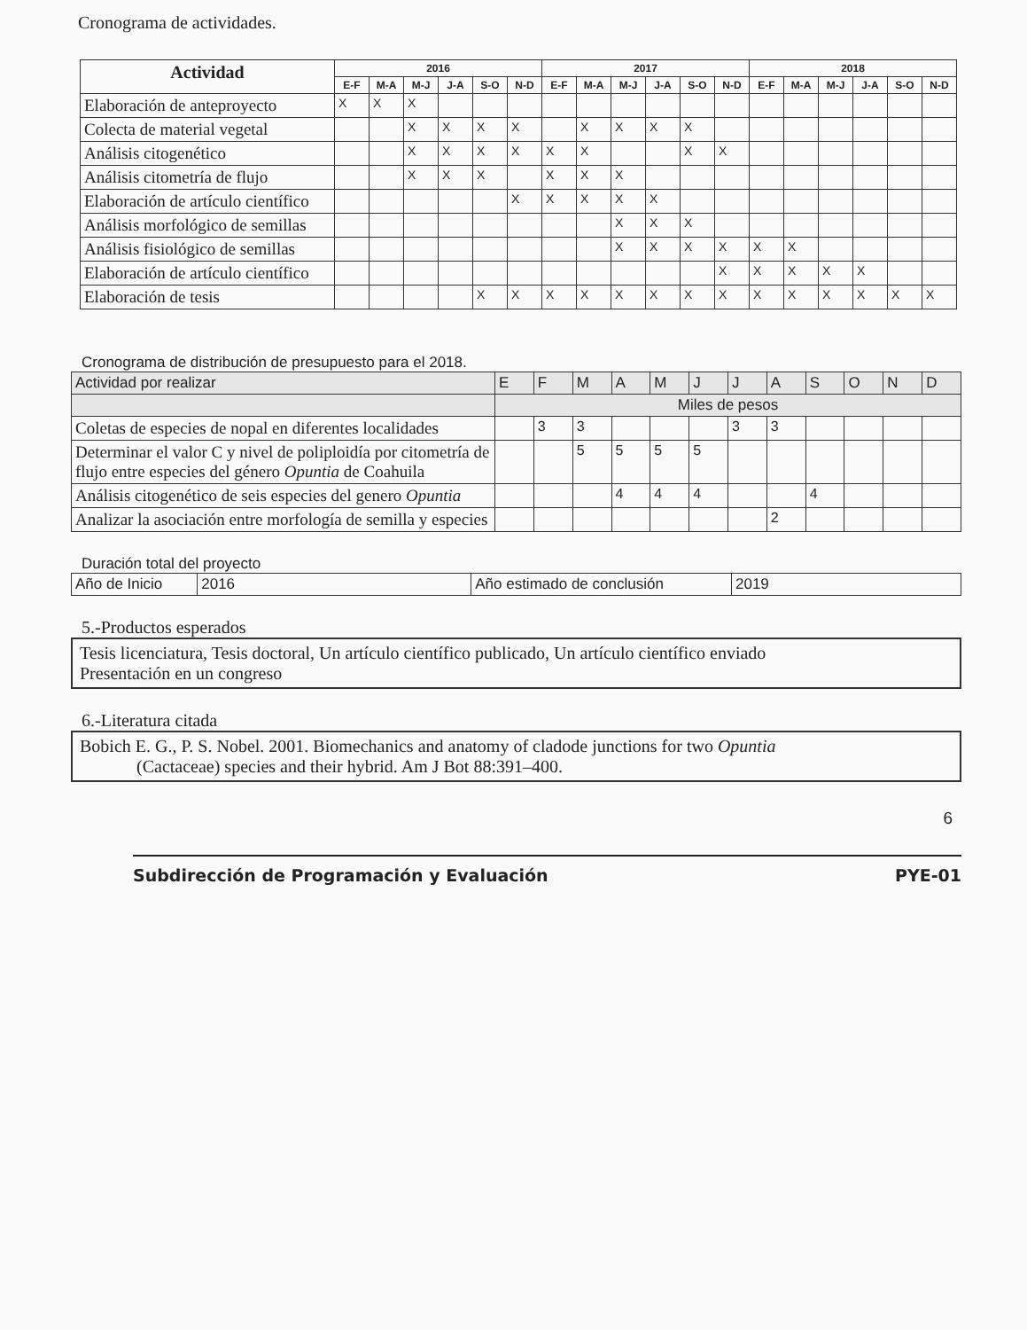Cronograma de actividades.
| Actividad | 2016 | | | | | | 2017 | | | | | | 2018 | | | | | |
| --- | --- | --- | --- | --- | --- | --- | --- | --- | --- | --- | --- | --- | --- | --- | --- | --- | --- | --- |
| | E-F | M-A | M-J | J-A | S-O | N-D | E-F | M-A | M-J | J-A | S-O | N-D | E-F | M-A | M-J | J-A | S-O | N-D |
| Elaboración de anteproyecto | X | X | X | | | | | | | | | | | | | | | |
| Colecta de material vegetal | | | X | X | X | X | | X | X | X | X | | | | | | | |
| Análisis citogenético | | | X | X | X | X | X | X | | | X | X | | | | | | |
| Análisis citometría de flujo | | | X | X | X | | X | X | X | | | | | | | | | |
| Elaboración de artículo científico | | | | | | X | X | X | X | X | | | | | | | | |
| Análisis morfológico de semillas | | | | | | | | | X | X | X | | | | | | | |
| Análisis fisiológico de semillas | | | | | | | | | X | X | X | X | X | X | | | | |
| Elaboración de artículo científico | | | | | | | | | | | | X | X | X | X | X | | |
| Elaboración de tesis | | | | | X | X | X | X | X | X | X | X | X | X | X | X | X | X |
Cronograma de distribución de presupuesto para el 2018.
| Actividad por realizar | E | F | M | A | M | J | J | A | S | O | N | D |
| | Miles de pesos | | | | | | | | | | | |
| Coletas de especies de nopal en diferentes localidades | | 3 | 3 | | | | 3 | 3 | | | | |
| Determinar el valor C y nivel de poliploidía por citometría de flujo entre especies del género Opuntia de Coahuila | | | 5 | 5 | 5 | 5 | | | | | | |
| Análisis citogenético de seis especies del genero Opuntia | | | | 4 | 4 | 4 | | | 4 | | | |
| Analizar la asociación entre morfología de semilla y especies | | | | | | | | 2 | | | | |
Duración total del proyecto
| Año de Inicio | 2016 | Año estimado de conclusión | 2019 |
5.-Productos esperados
Tesis licenciatura, Tesis doctoral, Un artículo científico publicado, Un artículo científico enviado
Presentación en un congreso
6.-Literatura citada
Bobich E. G., P. S. Nobel. 2001. Biomechanics and anatomy of cladode junctions for two Opuntia
(Cactaceae) species and their hybrid. Am J Bot 88:391–400.
6
Subdirección de Programación y Evaluación PYE-01